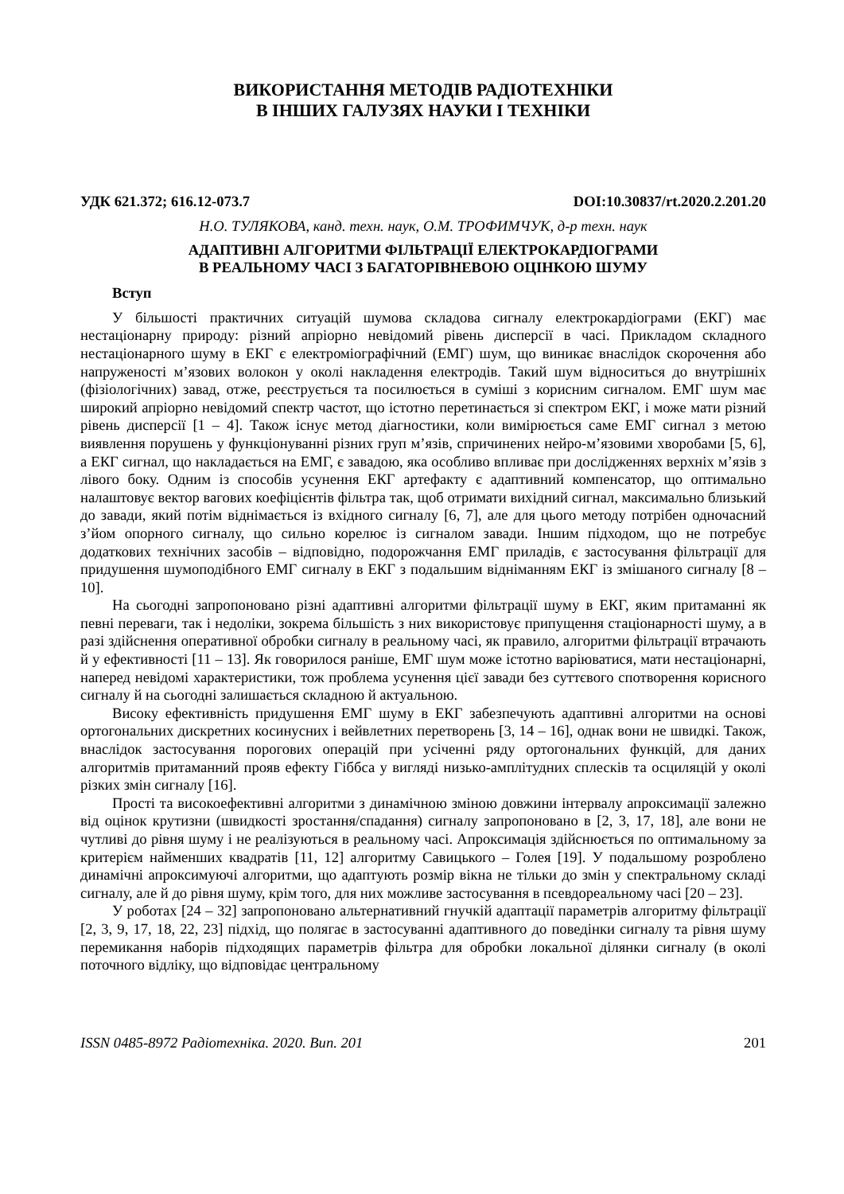ВИКОРИСТАННЯ МЕТОДІВ РАДІОТЕХНІКИ
В ІНШИХ ГАЛУЗЯХ НАУКИ І ТЕХНІКИ
УДК 621.372; 616.12-073.7 DOI:10.30837/rt.2020.2.201.20
Н.О. ТУЛЯКОВА, канд. техн. наук, О.М. ТРОФИМЧУК, д-р техн. наук
АДАПТИВНІ АЛГОРИТМИ ФІЛЬТРАЦІЇ ЕЛЕКТРОКАРДІОГРАМИ
В РЕАЛЬНОМУ ЧАСІ З БАГАТОРІВНЕВОЮ ОЦІНКОЮ ШУМУ
Вступ
У більшості практичних ситуацій шумова складова сигналу електрокардіограми (ЕКГ) має нестаціонарну природу: різний апріорно невідомий рівень дисперсії в часі. Прикладом складного нестаціонарного шуму в ЕКГ є електроміографічний (ЕМГ) шум, що виникає внаслідок скорочення або напруженості м’язових волокон у околі накладення електродів. Такий шум відноситься до внутрішніх (фізіологічних) завад, отже, реєструється та посилюється в суміші з корисним сигналом. ЕМГ шум має широкий апріорно невідомий спектр частот, що істотно перетинається зі спектром ЕКГ, і може мати різний рівень дисперсії [1 – 4]. Також існує метод діагностики, коли вимірюється саме ЕМГ сигнал з метою виявлення порушень у функціонуванні різних груп м’язів, спричинених нейро-м’язовими хворобами [5, 6], а ЕКГ сигнал, що накладається на ЕМГ, є завадою, яка особливо впливає при дослідженнях верхніх м’язів з лівого боку. Одним із способів усунення ЕКГ артефакту є адаптивний компенсатор, що оптимально налаштовує вектор вагових коефіцієнтів фільтра так, щоб отримати вихідний сигнал, максимально близький до завади, який потім віднімається із вхідного сигналу [6, 7], але для цього методу потрібен одночасний з’йом опорного сигналу, що сильно корелює із сигналом завади. Іншим підходом, що не потребує додаткових технічних засобів – відповідно, подорожчання ЕМГ приладів, є застосування фільтрації для придушення шумоподібного ЕМГ сигналу в ЕКГ з подальшим відніманням ЕКГ із змішаного сигналу [8 – 10].
На сьогодні запропоновано різні адаптивні алгоритми фільтрації шуму в ЕКГ, яким притаманні як певні переваги, так і недоліки, зокрема більшість з них використовує припущення стаціонарності шуму, а в разі здійснення оперативної обробки сигналу в реальному часі, як правило, алгоритми фільтрації втрачають й у ефективності [11 – 13]. Як говорилося раніше, ЕМГ шум може істотно варіюватися, мати нестаціонарні, наперед невідомі характеристики, тож проблема усунення цієї завади без суттєвого спотворення корисного сигналу й на сьогодні залишається складною й актуальною.
Високу ефективність придушення ЕМГ шуму в ЕКГ забезпечують адаптивні алгоритми на основі ортогональних дискретних косинусних і вейвлетних перетворень [3, 14 – 16], однак вони не швидкі. Також, внаслідок застосування порогових операцій при усіченні ряду ортогональних функцій, для даних алгоритмів притаманний прояв ефекту Гіббса у вигляді низько-амплітудних сплесків та осциляцій у околі різких змін сигналу [16].
Прості та високоефективні алгоритми з динамічною зміною довжини інтервалу апроксимації залежно від оцінок крутизни (швидкості зростання/спадання) сигналу запропоновано в [2, 3, 17, 18], але вони не чутливі до рівня шуму і не реалізуються в реальному часі. Апроксимація здійснюється по оптимальному за критерієм найменших квадратів [11, 12] алгоритму Савицького – Голея [19]. У подальшому розроблено динамічні апроксимуючі алгоритми, що адаптують розмір вікна не тільки до змін у спектральному складі сигналу, але й до рівня шуму, крім того, для них можливе застосування в псевдореальному часі [20 – 23].
У роботах [24 – 32] запропоновано альтернативний гнучкій адаптації параметрів алгоритму фільтрації [2, 3, 9, 17, 18, 22, 23] підхід, що полягає в застосуванні адаптивного до поведінки сигналу та рівня шуму перемикання наборів підходящих параметрів фільтра для обробки локальної ділянки сигналу (в околі поточного відліку, що відповідає центральному
ISSN 0485-8972 Радіотехніка. 2020. Вип. 201 201